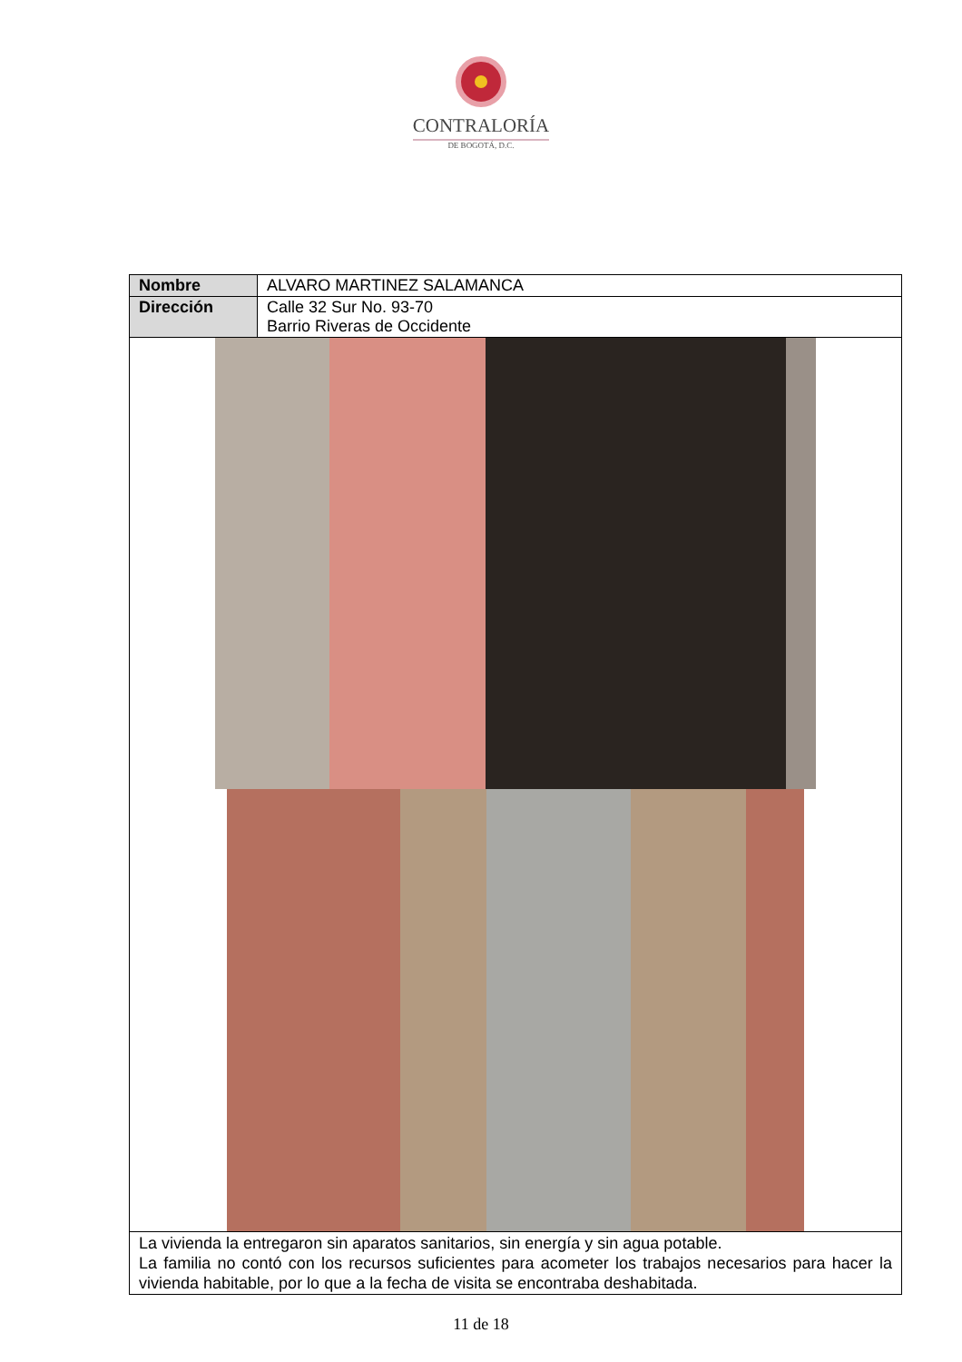CONTRALORÍA
DE BOGOTÁ, D.C.
| Nombre | ALVARO MARTINEZ SALAMANCA |
| Dirección | Calle 32 Sur No. 93-70 Barrio Riveras de Occidente |
| La vivienda la entregaron sin aparatos sanitarios, sin energía y sin agua potable. La familia no contó con los recursos suficientes para acometer los trabajos necesarios para hacer la vivienda habitable, por lo que a la fecha de visita se encontraba deshabitada. | |
11 de 18